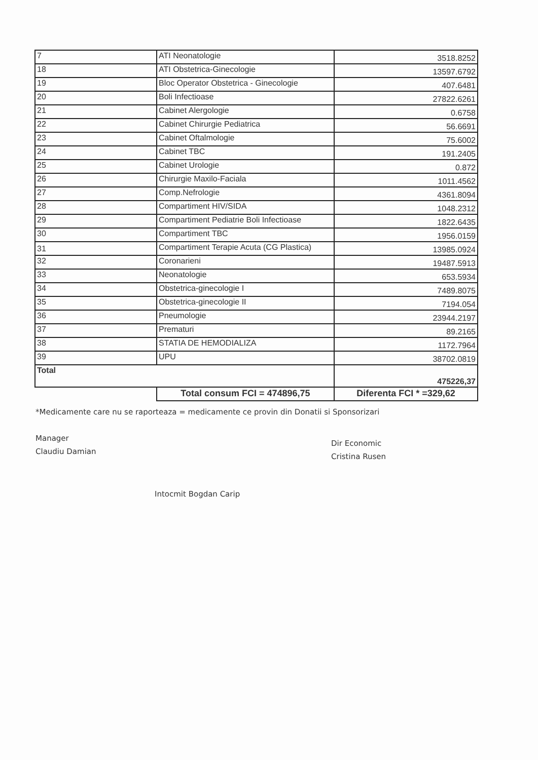| 7 | ATI Neonatologie | 3518.8252 |
| 18 | ATI Obstetrica-Ginecologie | 13597.6792 |
| 19 | Bloc Operator Obstetrica - Ginecologie | 407.6481 |
| 20 | Boli Infectioase | 27822.6261 |
| 21 | Cabinet Alergologie | 0.6758 |
| 22 | Cabinet Chirurgie Pediatrica | 56.6691 |
| 23 | Cabinet Oftalmologie | 75.6002 |
| 24 | Cabinet TBC | 191.2405 |
| 25 | Cabinet Urologie | 0.872 |
| 26 | Chirurgie Maxilo-Faciala | 1011.4562 |
| 27 | Comp.Nefrologie | 4361.8094 |
| 28 | Compartiment HIV/SIDA | 1048.2312 |
| 29 | Compartiment Pediatrie Boli Infectioase | 1822.6435 |
| 30 | Compartiment TBC | 1956.0159 |
| 31 | Compartiment Terapie Acuta (CG Plastica) | 13985.0924 |
| 32 | Coronarieni | 19487.5913 |
| 33 | Neonatologie | 653.5934 |
| 34 | Obstetrica-ginecologie I | 7489.8075 |
| 35 | Obstetrica-ginecologie II | 7194.054 |
| 36 | Pneumologie | 23944.2197 |
| 37 | Prematuri | 89.2165 |
| 38 | STATIA DE HEMODIALIZA | 1172.7964 |
| 39 | UPU | 38702.0819 |
| Total | | 475226,37 |
| | Total consum FCI = 474896,75 | Diferenta FCI * =329,62 |
*Medicamente care nu se raporteaza = medicamente ce provin din Donatii si Sponsorizari
Manager
Claudiu Damian
Intocmit Bogdan Carip
Dir Economic
Cristina Rusen